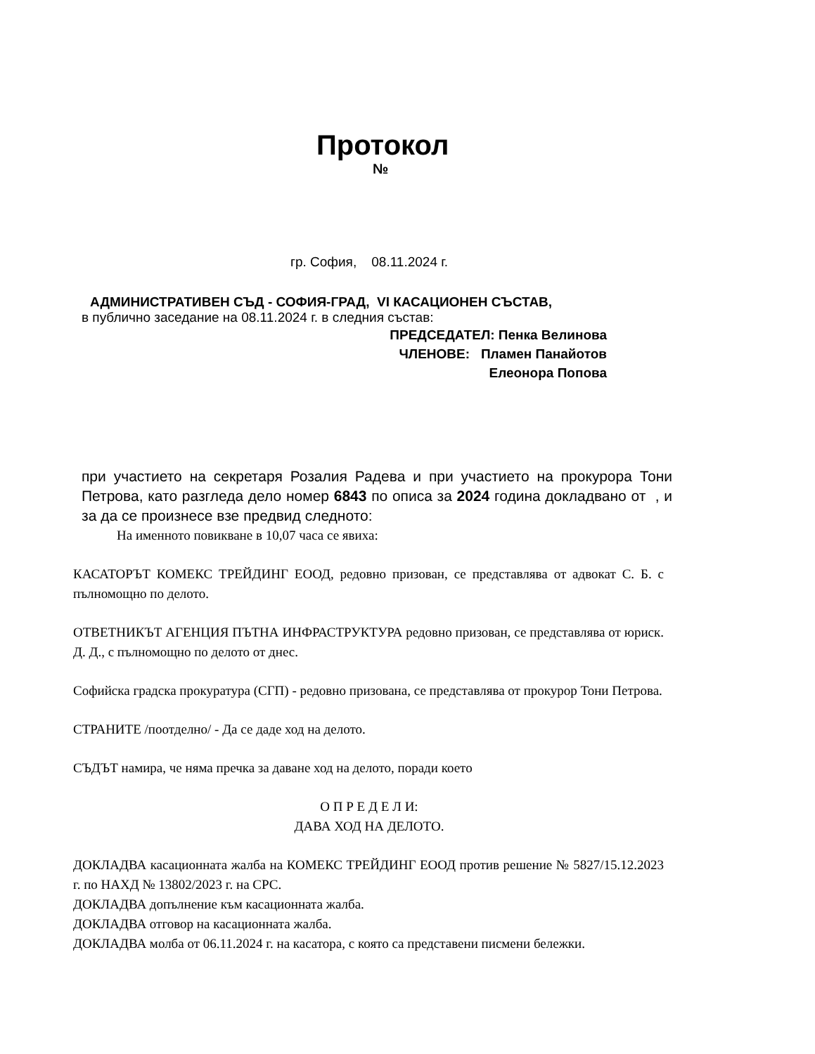Протокол
№
гр. София, 08.11.2024 г.
АДМИНИСТРАТИВЕН СЪД - СОФИЯ-ГРАД, VI КАСАЦИОНЕН СЪСТАВ,
в публично заседание на 08.11.2024 г. в следния състав:
ПРЕДСЕДАТЕЛ: Пенка Велинова
ЧЛЕНОВЕ: Пламен Панайотов
Елеонора Попова
при участието на секретаря Розалия Радева и при участието на прокурора Тони Петрова, като разгледа дело номер 6843 по описа за 2024 година докладвано от , и за да се произнесе взе предвид следното:
На именното повикване в 10,07 часа се явиха:
КАСАТОРЪТ КОМЕКС ТРЕЙДИНГ ЕООД, редовно призован, се представлява от адвокат С. Б. с пълномощно по делото.
ОТВЕТНИКЪТ АГЕНЦИЯ ПЪТНА ИНФРАСТРУКТУРА редовно призован, се представлява от юриск. Д. Д., с пълномощно по делото от днес.
Софийска градска прокуратура (СГП) - редовно призована, се представлява от прокурор Тони Петрова.
СТРАНИТЕ /поотделно/ - Да се даде ход на делото.
СЪДЪТ намира, че няма пречка за даване ход на делото, поради което
О П Р Е Д Е Л И:
ДАВА ХОД НА ДЕЛОТО.
ДОКЛАДВА касационната жалба на КОМЕКС ТРЕЙДИНГ ЕООД против решение № 5827/15.12.2023 г. по НАХД № 13802/2023 г. на СРС.
ДОКЛАДВА допълнение към касационната жалба.
ДОКЛАДВА отговор на касационната жалба.
ДОКЛАДВА молба от 06.11.2024 г. на касатора, с която са представени писмени бележки.